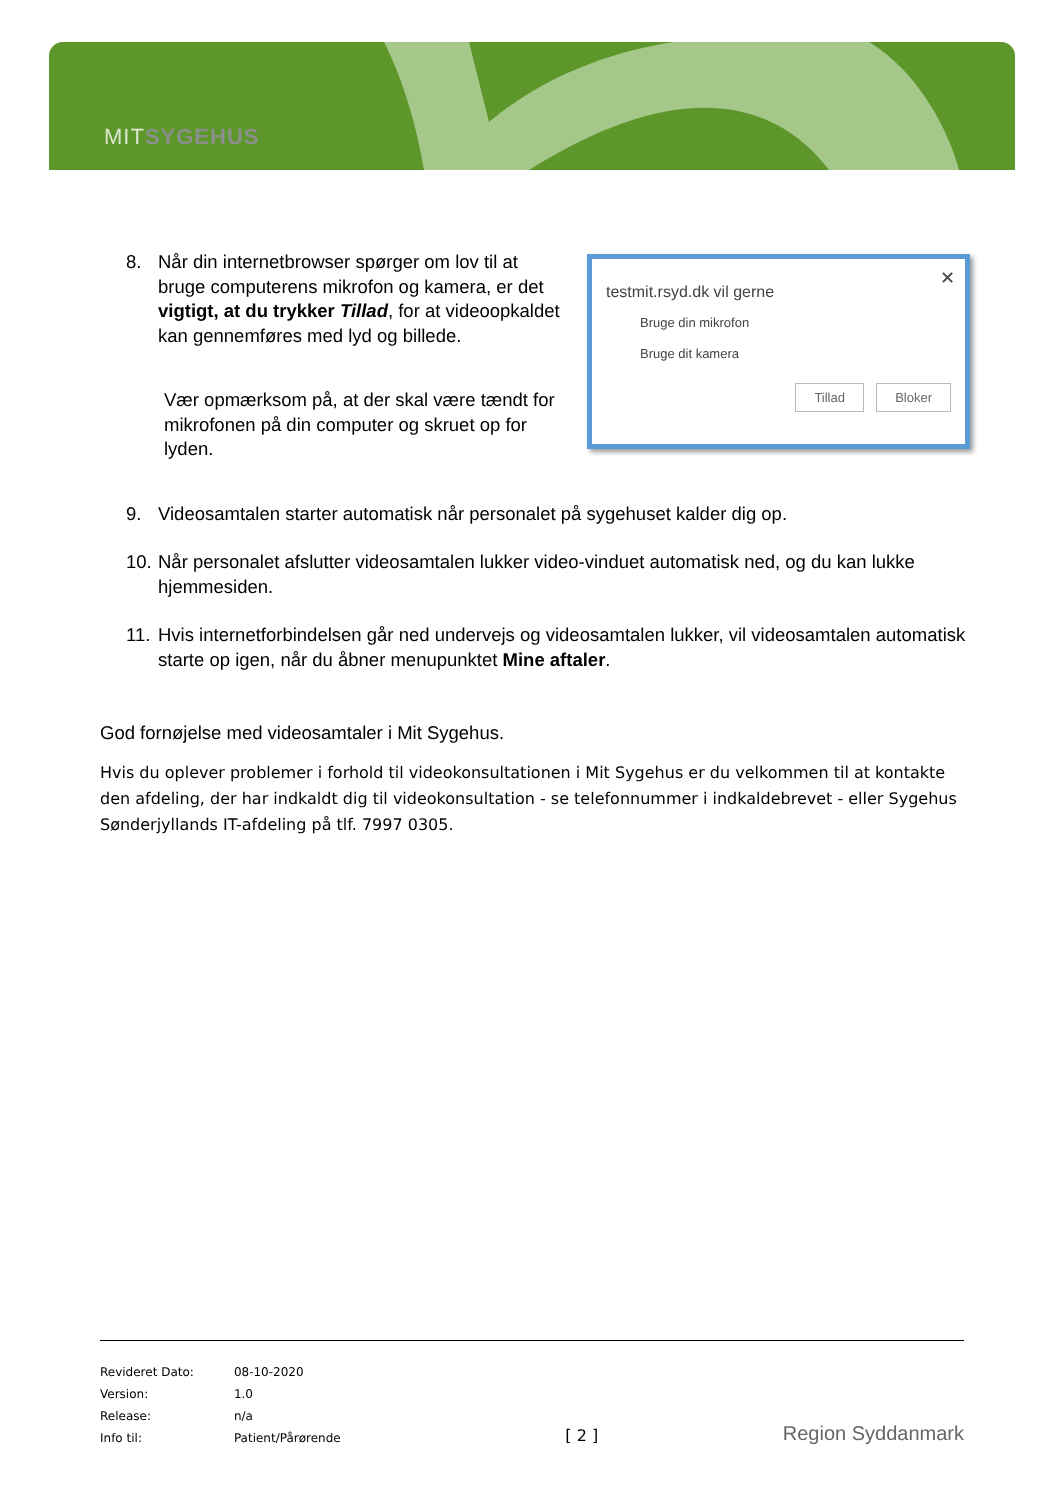MITSYGEHUS
8. Når din internetbrowser spørger om lov til at bruge computerens mikrofon og kamera, er det vigtigt, at du trykker Tillad, for at videoopkaldet kan gennemføres med lyd og billede.
Vær opmærksom på, at der skal være tændt for mikrofonen på din computer og skruet op for lyden.
✕
testmit.rsyd.dk vil gerne
Bruge din mikrofon
Bruge dit kamera
Tillad Bloker
9. Videosamtalen starter automatisk når personalet på sygehuset kalder dig op.
10. Når personalet afslutter videosamtalen lukker video-vinduet automatisk ned, og du kan lukke hjemmesiden.
11. Hvis internetforbindelsen går ned undervejs og videosamtalen lukker, vil videosamtalen automatisk starte op igen, når du åbner menupunktet Mine aftaler.
God fornøjelse med videosamtaler i Mit Sygehus.
Hvis du oplever problemer i forhold til videokonsultationen i Mit Sygehus er du velkommen til at kontakte den afdeling, der har indkaldt dig til videokonsultation - se telefonnummer i indkaldebrevet - eller Sygehus Sønderjyllands IT-afdeling på tlf. 7997 0305.
| Revideret Dato: | 08-10-2020 |
| Version: | 1.0 |
| Release: | n/a |
| Info til: | Patient/Pårørende |
[ 2 ]
Region Syddanmark